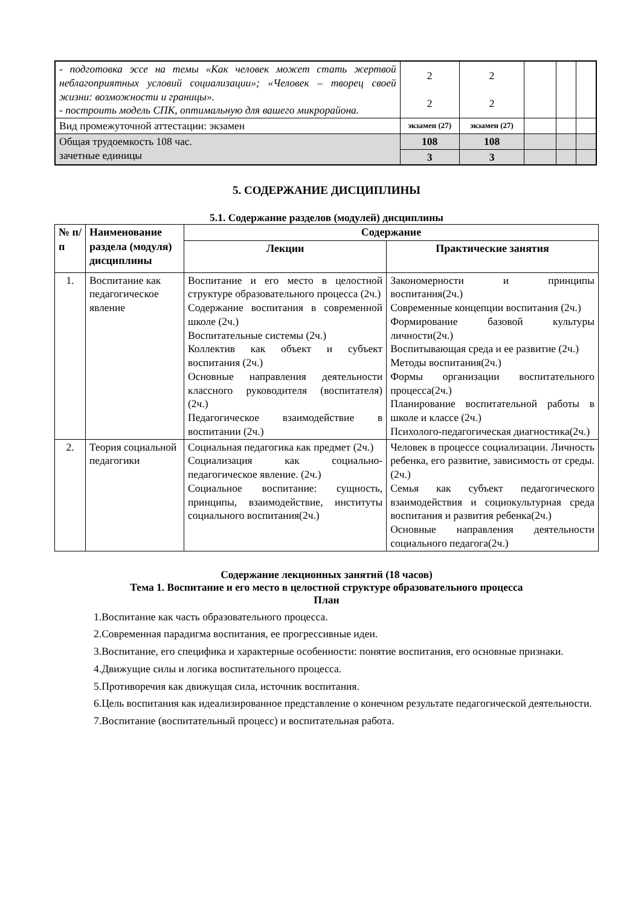| - подготовка эссе на темы «Как человек может стать жертвой неблагоприятных условий социализации»; «Человек – творец своей жизни: возможности и границы». - построить модель СПК, оптимальную для вашего микрорайона. | 2 2 | 2 2 | | | |
| Вид промежуточной аттестации: экзамен | экзамен (27) | экзамен (27) | | | |
| Общая трудоемкость 108 час. зачетные единицы | 108 | 108 | | | |
| | 3 | 3 | | | |
5. СОДЕРЖАНИЕ ДИСЦИПЛИНЫ
5.1. Содержание разделов (модулей) дисциплины
| № п/п | Наименование раздела (модуля) дисциплины | Содержание | |
| --- | --- | --- | --- |
| | | Лекции | Практические занятия |
| 1. | Воспитание как педагогическое явление | Воспитание и его место в целостной структуре образовательного процесса (2ч.) Содержание воспитания в современной школе (2ч.) Воспитательные системы (2ч.) Коллектив как объект и субъект воспитания (2ч.) Основные направления деятельности классного руководителя (воспитателя) (2ч.) Педагогическое взаимодействие в воспитании (2ч.) | Закономерности и принципы воспитания(2ч.) Современные концепции воспитания (2ч.) Формирование базовой культуры личности(2ч.) Воспитывающая среда и ее развитие (2ч.) Методы воспитания(2ч.) Формы организации воспитательного процесса(2ч.) Планирование воспитательной работы в школе и классе (2ч.) Психолого-педагогическая диагностика(2ч.) |
| 2. | Теория социальной педагогики | Социальная педагогика как предмет (2ч.) Социализация как социально-педагогическое явление. (2ч.) Социальное воспитание: сущность, принципы, взаимодействие, институты социального воспитания(2ч.) | Человек в процессе социализации. Личность ребенка, его развитие, зависимость от среды. (2ч.) Семья как субъект педагогического взаимодействия и социокультурная среда воспитания и развития ребенка(2ч.) Основные направления деятельности социального педагога(2ч.) |
Содержание лекционных занятий (18 часов)
Тема 1. Воспитание и его место в целостной структуре образовательного процесса
План
1.Воспитание как часть образовательного процесса.
2.Современная парадигма воспитания, ее прогрессивные идеи.
3.Воспитание, его специфика и характерные особенности: понятие воспитания, его основные признаки.
4.Движущие силы и логика воспитательного процесса.
5.Противоречия как движущая сила, источник воспитания.
6.Цель воспитания как идеализированное представление о конечном результате педагогической деятельности.
7.Воспитание (воспитательный процесс) и воспитательная работа.